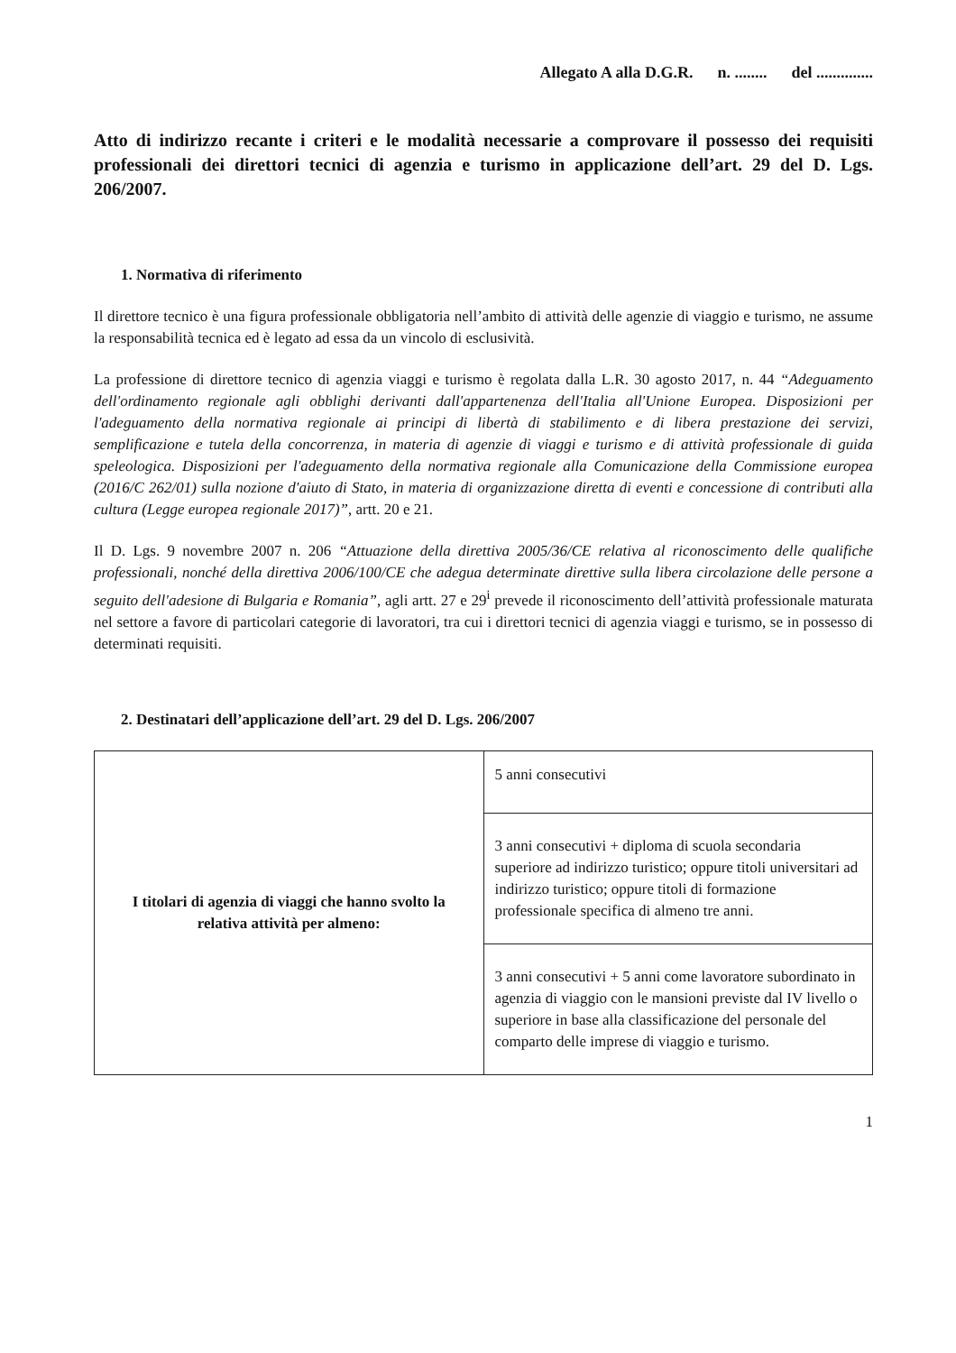Allegato A alla D.G.R. n. ........ del ..............
Atto di indirizzo recante i criteri e le modalità necessarie a comprovare il possesso dei requisiti professionali dei direttori tecnici di agenzia e turismo in applicazione dell’art. 29 del D. Lgs. 206/2007.
1. Normativa di riferimento
Il direttore tecnico è una figura professionale obbligatoria nell’ambito di attività delle agenzie di viaggio e turismo, ne assume la responsabilità tecnica ed è legato ad essa da un vincolo di esclusività.
La professione di direttore tecnico di agenzia viaggi e turismo è regolata dalla L.R. 30 agosto 2017, n. 44 “Adeguamento dell'ordinamento regionale agli obblighi derivanti dall'appartenenza dell'Italia all'Unione Europea. Disposizioni per l'adeguamento della normativa regionale ai principi di libertà di stabilimento e di libera prestazione dei servizi, semplificazione e tutela della concorrenza, in materia di agenzie di viaggi e turismo e di attività professionale di guida speleologica. Disposizioni per l'adeguamento della normativa regionale alla Comunicazione della Commissione europea (2016/C 262/01) sulla nozione d'aiuto di Stato, in materia di organizzazione diretta di eventi e concessione di contributi alla cultura (Legge europea regionale 2017)”, artt. 20 e 21.
Il D. Lgs. 9 novembre 2007 n. 206 “Attuazione della direttiva 2005/36/CE relativa al riconoscimento delle qualifiche professionali, nonché della direttiva 2006/100/CE che adegua determinate direttive sulla libera circolazione delle persone a seguito dell'adesione di Bulgaria e Romania”, agli artt. 27 e 29<sup>i</sup> prevede il riconoscimento dell’attività professionale maturata nel settore a favore di particolari categorie di lavoratori, tra cui i direttori tecnici di agenzia viaggi e turismo, se in possesso di determinati requisiti.
2. Destinatari dell’applicazione dell’art. 29 del D. Lgs. 206/2007
| I titolari di agenzia di viaggi che hanno svolto la relativa attività per almeno: | 5 anni consecutivi |
| | 3 anni consecutivi + diploma di scuola secondaria superiore ad indirizzo turistico; oppure titoli universitari ad indirizzo turistico; oppure titoli di formazione professionale specifica di almeno tre anni. |
| | 3 anni consecutivi + 5 anni come lavoratore subordinato in agenzia di viaggio con le mansioni previste dal IV livello o superiore in base alla classificazione del personale del comparto delle imprese di viaggio e turismo. |
1